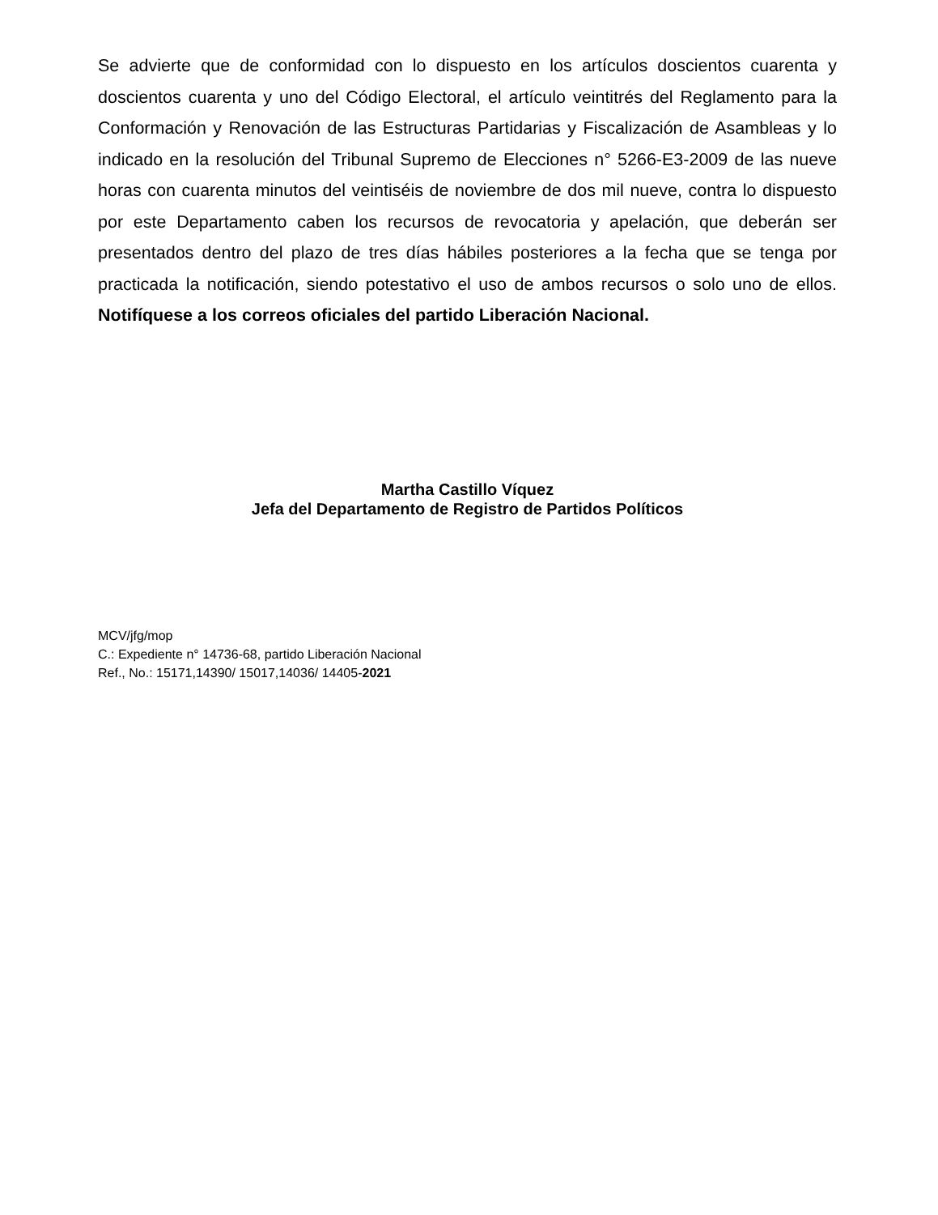Se advierte que de conformidad con lo dispuesto en los artículos doscientos cuarenta y doscientos cuarenta y uno del Código Electoral, el artículo veintitrés del Reglamento para la Conformación y Renovación de las Estructuras Partidarias y Fiscalización de Asambleas y lo indicado en la resolución del Tribunal Supremo de Elecciones n° 5266-E3-2009 de las nueve horas con cuarenta minutos del veintiséis de noviembre de dos mil nueve, contra lo dispuesto por este Departamento caben los recursos de revocatoria y apelación, que deberán ser presentados dentro del plazo de tres días hábiles posteriores a la fecha que se tenga por practicada la notificación, siendo potestativo el uso de ambos recursos o solo uno de ellos. Notifíquese a los correos oficiales del partido Liberación Nacional.
Martha Castillo Víquez
Jefa del Departamento de Registro de Partidos Políticos
MCV/jfg/mop
C.: Expediente n° 14736-68, partido Liberación Nacional
Ref., No.: 15171,14390/ 15017,14036/ 14405-2021